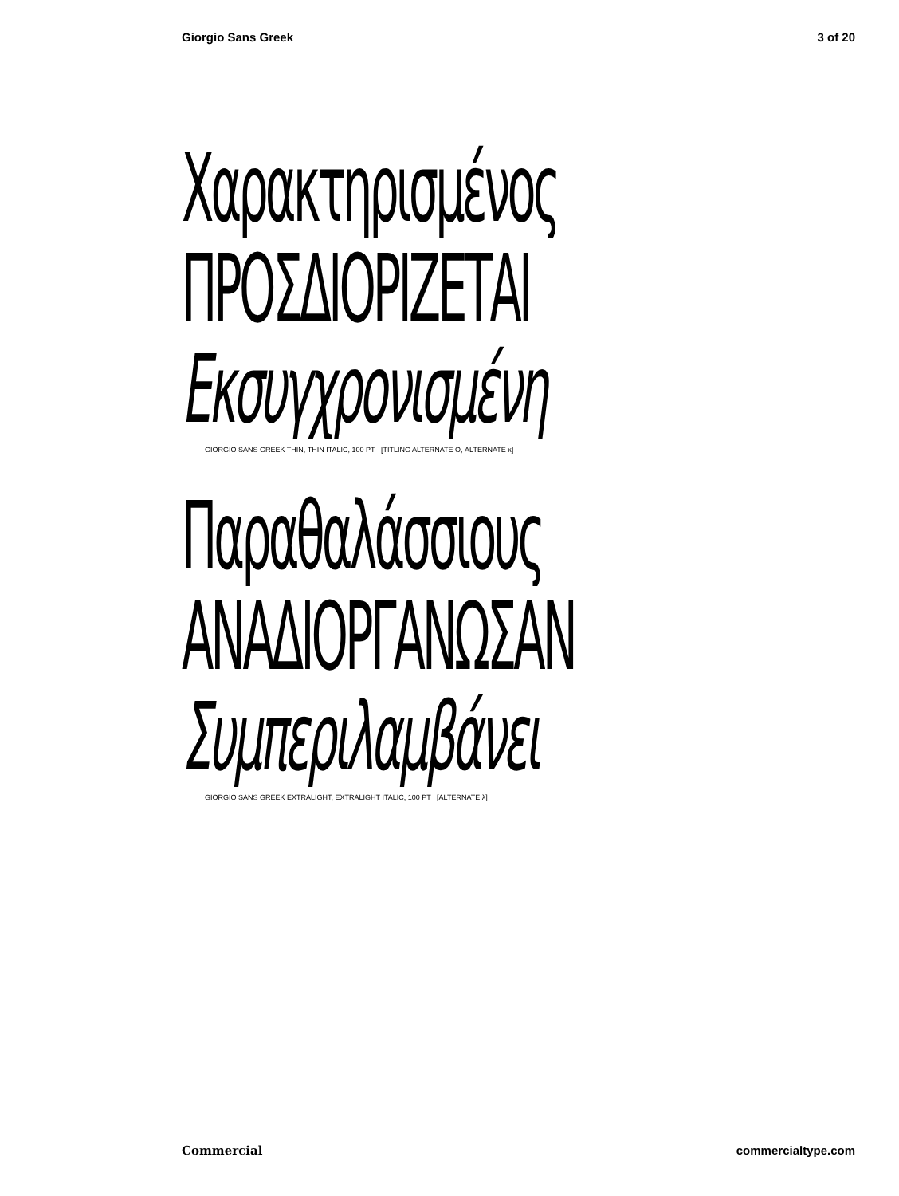Giorgio Sans Greek 3 of 20
Χαρακτηρισμένος
ΠΡΟΣΔΙΟΡΙΖΕΤΑΙ
Εκσυγχρονισμένη
GIORGIO SANS GREEK THIN, THIN ITALIC, 100 PT [TITLING ALTERNATE Ο, ALTERNATE κ]
Παραθαλάσσιους
ΑΝΑΔΙΟΡΓΑΝΩΣΑΝ
Συμπεριλαμβάνει
GIORGIO SANS GREEK EXTRALIGHT, EXTRALIGHT ITALIC, 100 PT [ALTERNATE λ]
Commercial commercialtype.com